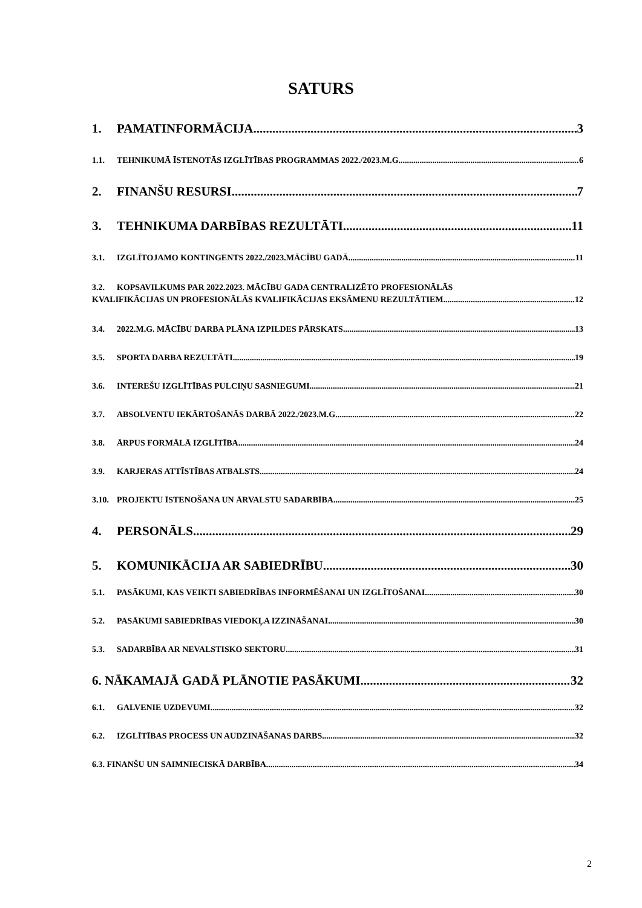SATURS
1. PAMATINFORMĀCIJA 3
1.1. TEHNIKUMĀ ĪSTENOTĀS IZGLĪTĪBAS PROGRAMMAS 2022./2023.M.G. 6
2. FINANŠU RESURSI 7
3. TEHNIKUMA DARBĪBAS REZULTĀTI 11
3.1. IZGLĪTOJAMO KONTINGENTS 2022./2023.MĀCĪBU GADĀ 11
3.2. KOPSAVILKUMS PAR 2022.2023. MĀCĪBU GADA CENTRALIZĒTO PROFESIONĀLĀS
KVALIFIKĀCIJAS UN PROFESIONĀLĀS KVALIFIKĀCIJAS EKSĀMENU REZULTĀTIEM 12
3.4. 2022.M.G. MĀCĪBU DARBA PLĀNA IZPILDES PĀRSKATS 13
3.5. SPORTA DARBA REZULTĀTI 19
3.6. INTEREŠU IZGLĪTĪBAS PULCIŅU SASNIEGUMI 21
3.7. ABSOLVENTU IEKĀRTOŠANĀS DARBĀ 2022./2023.M.G. 22
3.8. ĀRPUS FORMĀLĀ IZGLĪTĪBA 24
3.9. KARJERAS ATTĪSTĪBAS ATBALSTS 24
3.10. PROJEKTU ĪSTENOŠANA UN ĀRVALSTU SADARBĪBA 25
4. PERSONĀLS 29
5. KOMUNIKĀCIJA AR SABIEDRĪBU 30
5.1. PASĀKUMI, KAS VEIKTI SABIEDRĪBAS INFORMĒŠANAI UN IZGLĪTOŠANAI 30
5.2. PASĀKUMI SABIEDRĪBAS VIEDOKĻA IZZINĀŠANAI 30
5.3. SADARBĪBA AR NEVALSTISKO SEKTORU 31
6. NĀKAMAJĀ GADĀ PLĀNOTIE PASĀKUMI 32
6.1. GALVENIE UZDEVUMI 32
6.2. IZGLĪTĪBAS PROCESS UN AUDZINĀŠANAS DARBS 32
6.3. FINANŠU UN SAIMNIECISKĀ DARBĪBA 34
2